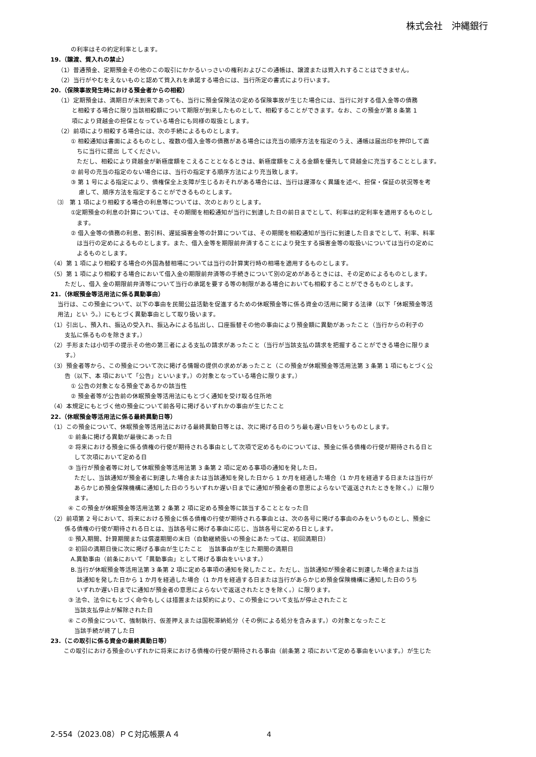株式会社　沖縄銀行
の利率はその約定利率とします。
19.（譲渡、質入れの禁止）
（1）普通預金、定期預金その他のこの取引にかかるいっさいの権利およびこの通帳は、譲渡または質入れすることはできません。
（2）当行がやむをえないものと認めて質入れを承諾する場合には、当行所定の書式により行います。
20.（保険事故発生時における預金者からの相殺）
（1）定期預金は、満期日が未到来であっても、当行に預金保険法の定める保険事故が生じた場合には、当行に対する借入金等の債務
　　 と相殺する場合に限り当該相殺額について期限が到来したものとして、相殺することができます。なお、この預金が第 8 条第 1
　　 項により貸越金の担保となっている場合にも同様の取扱とします。
（2）前項により相殺する場合には、次の手続によるものとします。
① 相殺通知は書面によるものとし、複数の借入金等の債務がある場合には充当の順序方法を指定のうえ、通帳は届出印を押印して直
　ちに当行に提出 してください。
　ただし、相殺により貸越金が新極度額をこえることとなるときは、新極度額をこえる金額を優先して貸越金に充当することとします。
② 前号の充当の指定のない場合には、当行の指定する順序方法により充当致します。
③ 第 1 号による指定により、債権保全上支障が生じるおそれがある場合には、当行は遅滞なく異議を述べ、担保・保証の状況等を考
　 慮して、順序方法を指定することができるものとします。
⑶　第 1 項により相殺する場合の利息等については、次のとおりとします。
①定期預金の利息の計算については、その期間を相殺通知が当行に到達した日の前日までとして、利率は約定利率を適用するものとし
　ます。
② 借入金等の債務の利息、割引料、遅延損害金等の計算については、その期間を相殺通知が当行に到達した日までとして、利率、料率
　は当行の定めによるものとします。また、借入金等を期限前弁済することにより発生する損害金等の取扱いについては当行の定めに
　よるものとします。
（4）第 1 項により相殺する場合の外国為替相場については当行の計算実行時の相場を適用するものとします。
（5）第 1 項により相殺する場合において借入金の期限前弁済等の手続きについて別の定めがあるときには、その定めによるものとします。
　　 ただし、借入 金の期限前弁済等について当行の承諾を要する等の制限がある場合においても相殺することができるものとします。
21.（休眠預金等活用法に係る異動事由）
当行は、この預金について、以下の事由を民間公益活動を促進するための休眠預金等に係る資金の活用に関する法律（以下「休眠預金等活
用法」とい う。）にもとづく異動事由として取り扱います。
（1）引出し、預入れ、振込の受入れ、振込みによる払出し、口座振替その他の事由により預金額に異動があったこと（当行からの利子の
　　 支払に係るものを除きます。）
（2）手形または小切手の提示その他の第三者による支払の請求があったこと（当行が当該支払の請求を把握することができる場合に限りま
　　 す。）
（3）預金者等から、この預金について次に掲げる情報の提供の求めがあったこと（この預金が休眠預金等活用法第 3 条第 1 項にもとづく公
　　 告（以下、本 項において「公告」といいます。）の対象となっている場合に限ります。）
① 公告の対象となる預金であるかの該当性
② 預金者等が公告前の休眠預金等活用法にもとづく通知を受け取る住所地
（4）本規定にもとづく他の預金について前各号に掲げるいずれかの事由が生じたこと
22.（休眠預金等活用法に係る最終異動日等）
（1）この預金について、休眠預金等活用法における最終異動日等とは、次に掲げる日のうち最も遅い日をいうものとします。
① 前条に掲げる異動が最後にあった日
② 将来における預金に係る債権の行使が期待される事由として次項で定めるものについては、預金に係る債権の行使が期待される日と
　して次項において定める日
③ 当行が預金者等に対して休眠預金等活用法第 3 条第 2 項に定める事項の通知を発した日。
　ただし、当該通知が預金者に到達した場合または当該通知を発した日から 1 か月を経過した場合（1 か月を経過する日または当行が
　あらかじめ預金保険機構に通知した日のうちいずれか遅い日までに通知が預金者の意思によらないで返送されたときを除く。）に限り
　ます。
④ この預金が休眠預金等活用法第 2 条第 2 項に定める預金等に該当することとなった日
（2）前項第 2 号において、将来における預金に係る債権の行使が期待される事由とは、次の各号に掲げる事由のみをいうものとし、預金に
　　 係る債権の行使が期待される日とは、当該各号に掲げる事由に応じ、当該各号に定める日とします。
① 預入期間、計算期間または償還期間の末日（自動継続扱いの預金にあたっては、初回満期日）
② 初回の満期日後に次に掲げる事由が生じたこと　当該事由が生じた期間の満期日
A.異動事由（前条において「異動事由」として掲げる事由をいいます。）
B.当行が休眠預金等活用法第 3 条第 2 項に定める事項の通知を発したこと。ただし、当該通知が預金者に到達した場合または当
　該通知を発した日から 1 か月を経過した場合（1 か月を経過する日または当行があらかじめ預金保険機構に通知した日のうち
　いずれか遅い日までに通知が預金者の意思によらないで返送されたときを除く。）に限ります。
③ 法令、法令にもとづく命令もしくは措置または契約により、この預金について支払が停止されたこと
　当該支払停止が解除された日
④ この預金について、強制執行、仮差押えまたは国税滞納処分（その例による処分を含みます。）の対象となったこと
　当該手続が終了した日
23.（この取引に係る資金の最終異動日等）
この取引における預金のいずれかに将来における債権の行使が期待される事由（前条第 2 項において定める事由をいいます。）が生じた
2-554（2023.08）ＰＣ対応帳票Ａ４ 4